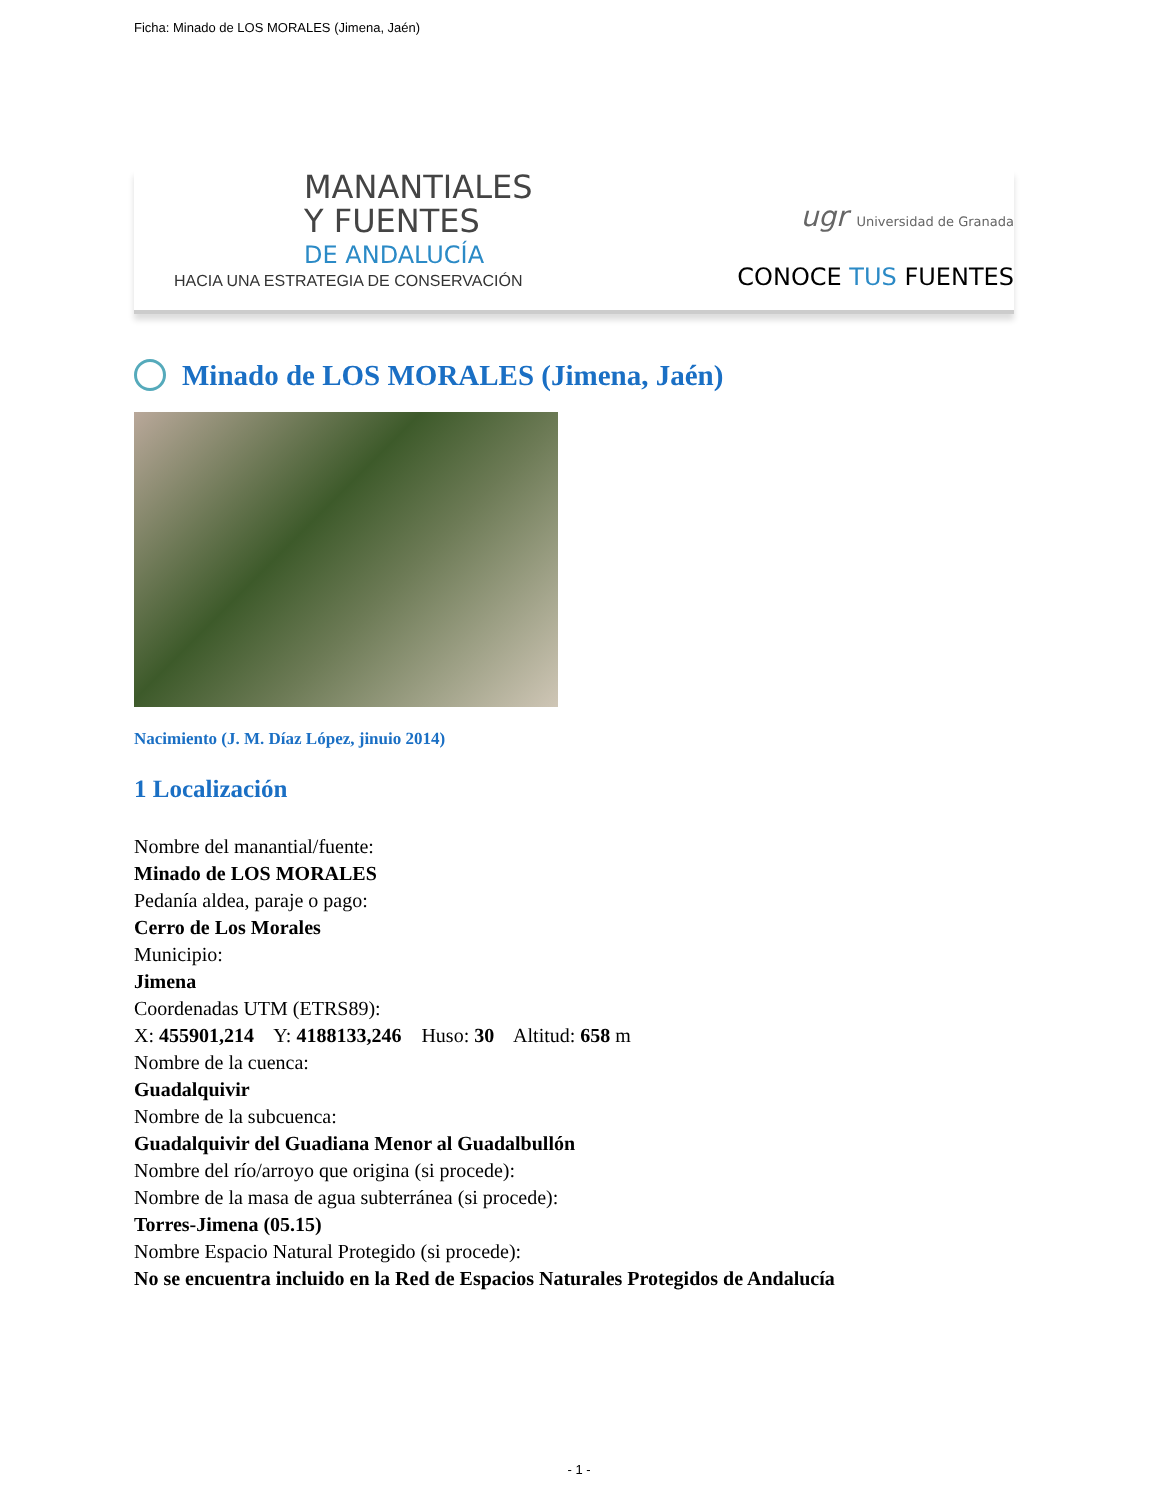Ficha: Minado de LOS MORALES (Jimena, Jaén)
MANANTIALES
Y FUENTES
DE ANDALUCÍA
HACIA UNA ESTRATEGIA DE CONSERVACIÓN
ugr Universidad de Granada
CONOCE TUS FUENTES
Minado de LOS MORALES (Jimena, Jaén)
Nacimiento (J. M. Díaz López, jinuio 2014)
1 Localización
Nombre del manantial/fuente:
Minado de LOS MORALES
Pedanía aldea, paraje o pago:
Cerro de Los Morales
Municipio:
Jimena
Coordenadas UTM (ETRS89):
X: 455901,214 Y: 4188133,246 Huso: 30 Altitud: 658 m
Nombre de la cuenca:
Guadalquivir
Nombre de la subcuenca:
Guadalquivir del Guadiana Menor al Guadalbullón
Nombre del río/arroyo que origina (si procede):
Nombre de la masa de agua subterránea (si procede):
Torres-Jimena (05.15)
Nombre Espacio Natural Protegido (si procede):
No se encuentra incluido en la Red de Espacios Naturales Protegidos de Andalucía
- 1 -